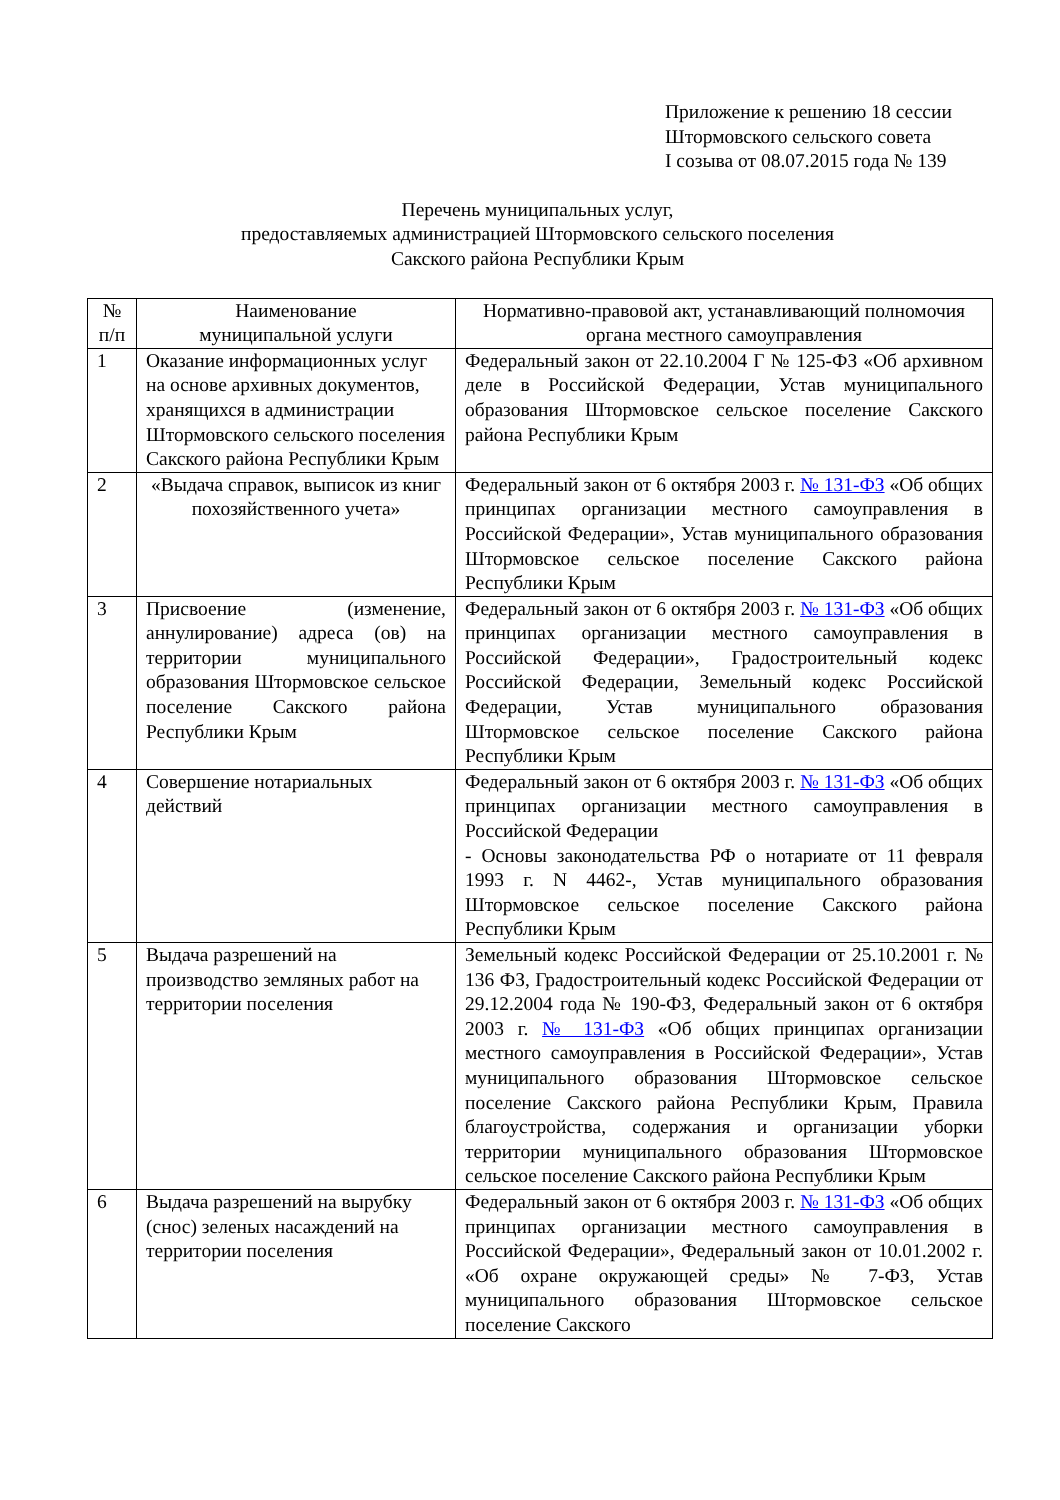Приложение к решению 18 сессии
Штормовского сельского совета
I созыва от 08.07.2015 года № 139
Перечень муниципальных услуг,
предоставляемых администрацией Штормовского сельского поселения
Сакского района Республики Крым
| № п/п | Наименование муниципальной услуги | Нормативно-правовой акт, устанавливающий полномочия органа местного самоуправления |
| --- | --- | --- |
| 1 | Оказание информационных услуг на основе архивных документов, хранящихся в администрации Штормовского сельского поселения Сакского района Республики Крым | Федеральный закон от 22.10.2004 Г № 125-ФЗ «Об архивном деле в Российской Федерации, Устав муниципального образования Штормовское сельское поселение Сакского района Республики Крым |
| 2 | «Выдача справок, выписок из книг похозяйственного учета» | Федеральный закон от 6 октября 2003 г. № 131-ФЗ «Об общих принципах организации местного самоуправления в Российской Федерации», Устав муниципального образования Штормовское сельское поселение Сакского района Республики Крым |
| 3 | Присвоение (изменение, аннулирование) адреса (ов) на территории муниципального образования Штормовское сельское поселение Сакского района Республики Крым | Федеральный закон от 6 октября 2003 г. № 131-ФЗ «Об общих принципах организации местного самоуправления в Российской Федерации», Градостроительный кодекс Российской Федерации, Земельный кодекс Российской Федерации, Устав муниципального образования Штормовское сельское поселение Сакского района Республики Крым |
| 4 | Совершение нотариальных действий | Федеральный закон от 6 октября 2003 г. № 131-ФЗ «Об общих принципах организации местного самоуправления в Российской Федерации - Основы законодательства РФ о нотариате от 11 февраля 1993 г. N 4462-, Устав муниципального образования Штормовское сельское поселение Сакского района Республики Крым |
| 5 | Выдача разрешений на производство земляных работ на территории поселения | Земельный кодекс Российской Федерации от 25.10.2001 г. № 136 ФЗ, Градостроительный кодекс Российской Федерации от 29.12.2004 года № 190-ФЗ, Федеральный закон от 6 октября 2003 г. № 131-ФЗ «Об общих принципах организации местного самоуправления в Российской Федерации», Устав муниципального образования Штормовское сельское поселение Сакского района Республики Крым, Правила благоустройства, содержания и организации уборки территории муниципального образования Штормовское сельское поселение Сакского района Республики Крым |
| 6 | Выдача разрешений на вырубку (снос) зеленых насаждений на территории поселения | Федеральный закон от 6 октября 2003 г. № 131-ФЗ «Об общих принципах организации местного самоуправления в Российской Федерации», Федеральный закон от 10.01.2002 г. «Об охране окружающей среды» № 7-ФЗ, Устав муниципального образования Штормовское сельское поселение Сакского |